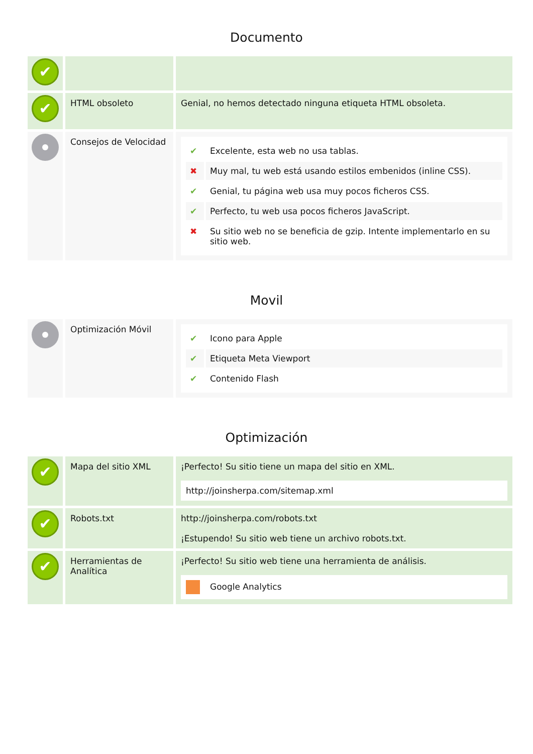Documento
| ✔ | | |
| ✔ | HTML obsoleto | Genial, no hemos detectado ninguna etiqueta HTML obsoleta. |
| | Consejos de Velocidad | / ✔ / Excelente, esta web no usa tablas. / / ✖ / Muy mal, tu web está usando estilos embenidos (inline CSS). / / ✔ / Genial, tu página web usa muy pocos ficheros CSS. / / ✔ / Perfecto, tu web usa pocos ficheros JavaScript. / / ✖ / Su sitio web no se beneficia de gzip. Intente implementarlo en su sitio web. / |
Movil
| | Optimización Móvil | / ✔ / Icono para Apple / / ✔ / Etiqueta Meta Viewport / / ✔ / Contenido Flash / |
Optimización
| ✔ | Mapa del sitio XML | ¡Perfecto! Su sitio tiene un mapa del sitio en XML. http://joinsherpa.com/sitemap.xml |
| ✔ | Robots.txt | http://joinsherpa.com/robots.txt ¡Estupendo! Su sitio web tiene un archivo robots.txt. |
| ✔ | Herramientas de Analítica | ¡Perfecto! Su sitio web tiene una herramienta de análisis. Google Analytics |